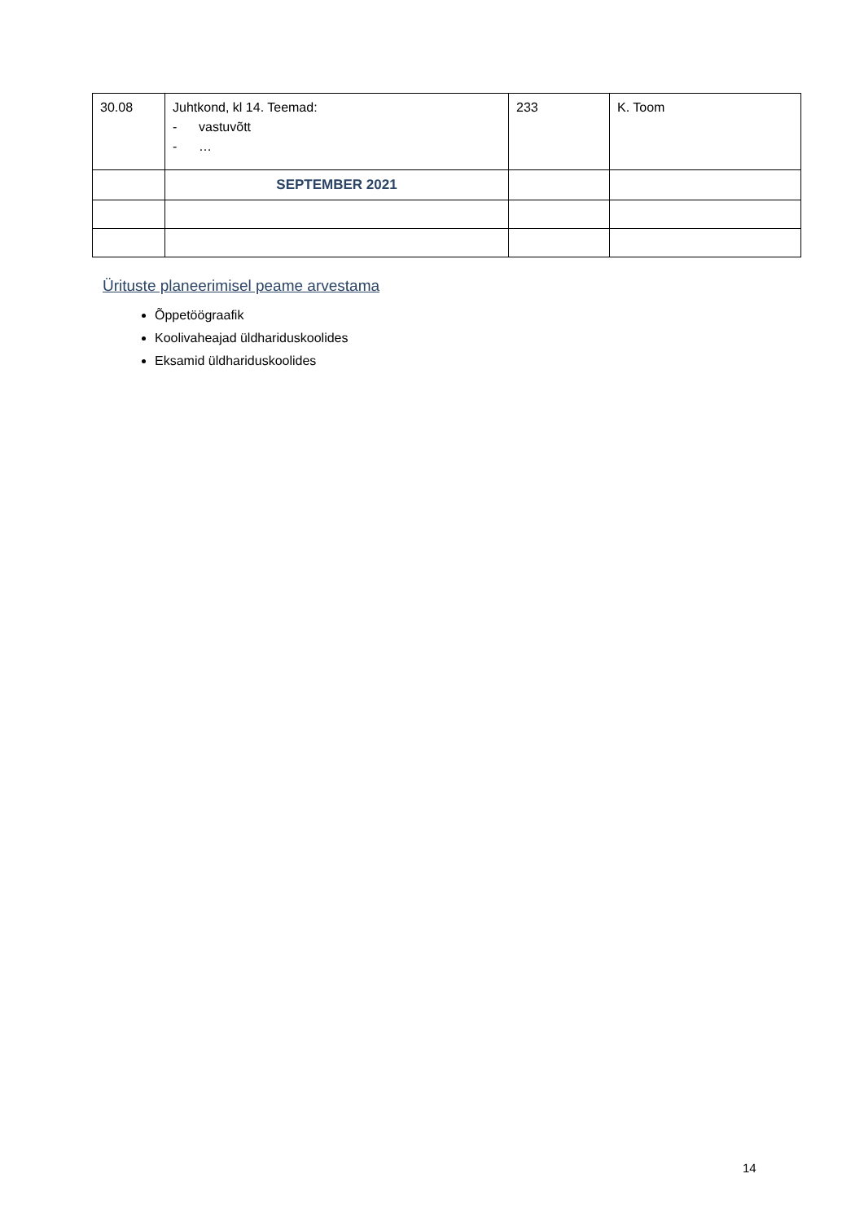| 30.08 | Juhtkond, kl 14. Teemad: - vastuvõtt - … | 233 | K. Toom |
| | SEPTEMBER 2021 | | |
Ürituste planeerimisel peame arvestama
Õppetöögraafik
Koolivaheajad üldhariduskoolides
Eksamid üldhariduskoolides
14